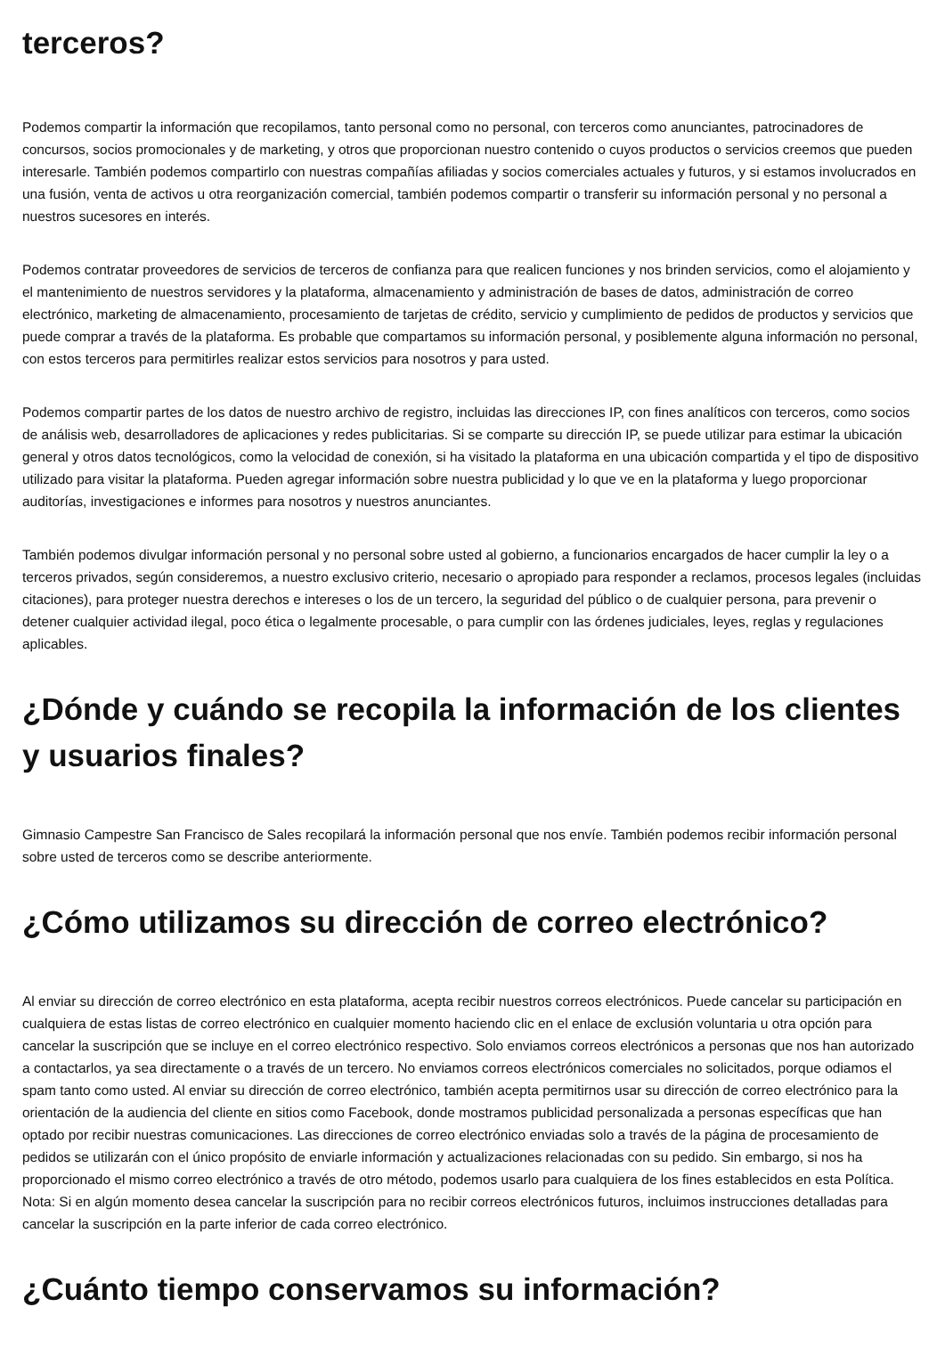terceros?
Podemos compartir la información que recopilamos, tanto personal como no personal, con terceros como anunciantes, patrocinadores de concursos, socios promocionales y de marketing, y otros que proporcionan nuestro contenido o cuyos productos o servicios creemos que pueden interesarle. También podemos compartirlo con nuestras compañías afiliadas y socios comerciales actuales y futuros, y si estamos involucrados en una fusión, venta de activos u otra reorganización comercial, también podemos compartir o transferir su información personal y no personal a nuestros sucesores en interés.
Podemos contratar proveedores de servicios de terceros de confianza para que realicen funciones y nos brinden servicios, como el alojamiento y el mantenimiento de nuestros servidores y la plataforma, almacenamiento y administración de bases de datos, administración de correo electrónico, marketing de almacenamiento, procesamiento de tarjetas de crédito, servicio y cumplimiento de pedidos de productos y servicios que puede comprar a través de la plataforma. Es probable que compartamos su información personal, y posiblemente alguna información no personal, con estos terceros para permitirles realizar estos servicios para nosotros y para usted.
Podemos compartir partes de los datos de nuestro archivo de registro, incluidas las direcciones IP, con fines analíticos con terceros, como socios de análisis web, desarrolladores de aplicaciones y redes publicitarias. Si se comparte su dirección IP, se puede utilizar para estimar la ubicación general y otros datos tecnológicos, como la velocidad de conexión, si ha visitado la plataforma en una ubicación compartida y el tipo de dispositivo utilizado para visitar la plataforma. Pueden agregar información sobre nuestra publicidad y lo que ve en la plataforma y luego proporcionar auditorías, investigaciones e informes para nosotros y nuestros anunciantes.
También podemos divulgar información personal y no personal sobre usted al gobierno, a funcionarios encargados de hacer cumplir la ley o a terceros privados, según consideremos, a nuestro exclusivo criterio, necesario o apropiado para responder a reclamos, procesos legales (incluidas citaciones), para proteger nuestra derechos e intereses o los de un tercero, la seguridad del público o de cualquier persona, para prevenir o detener cualquier actividad ilegal, poco ética o legalmente procesable, o para cumplir con las órdenes judiciales, leyes, reglas y regulaciones aplicables.
¿Dónde y cuándo se recopila la información de los clientes y usuarios finales?
Gimnasio Campestre San Francisco de Sales recopilará la información personal que nos envíe. También podemos recibir información personal sobre usted de terceros como se describe anteriormente.
¿Cómo utilizamos su dirección de correo electrónico?
Al enviar su dirección de correo electrónico en esta plataforma, acepta recibir nuestros correos electrónicos. Puede cancelar su participación en cualquiera de estas listas de correo electrónico en cualquier momento haciendo clic en el enlace de exclusión voluntaria u otra opción para cancelar la suscripción que se incluye en el correo electrónico respectivo. Solo enviamos correos electrónicos a personas que nos han autorizado a contactarlos, ya sea directamente o a través de un tercero. No enviamos correos electrónicos comerciales no solicitados, porque odiamos el spam tanto como usted. Al enviar su dirección de correo electrónico, también acepta permitirnos usar su dirección de correo electrónico para la orientación de la audiencia del cliente en sitios como Facebook, donde mostramos publicidad personalizada a personas específicas que han optado por recibir nuestras comunicaciones. Las direcciones de correo electrónico enviadas solo a través de la página de procesamiento de pedidos se utilizarán con el único propósito de enviarle información y actualizaciones relacionadas con su pedido. Sin embargo, si nos ha proporcionado el mismo correo electrónico a través de otro método, podemos usarlo para cualquiera de los fines establecidos en esta Política. Nota: Si en algún momento desea cancelar la suscripción para no recibir correos electrónicos futuros, incluimos instrucciones detalladas para cancelar la suscripción en la parte inferior de cada correo electrónico.
¿Cuánto tiempo conservamos su información?